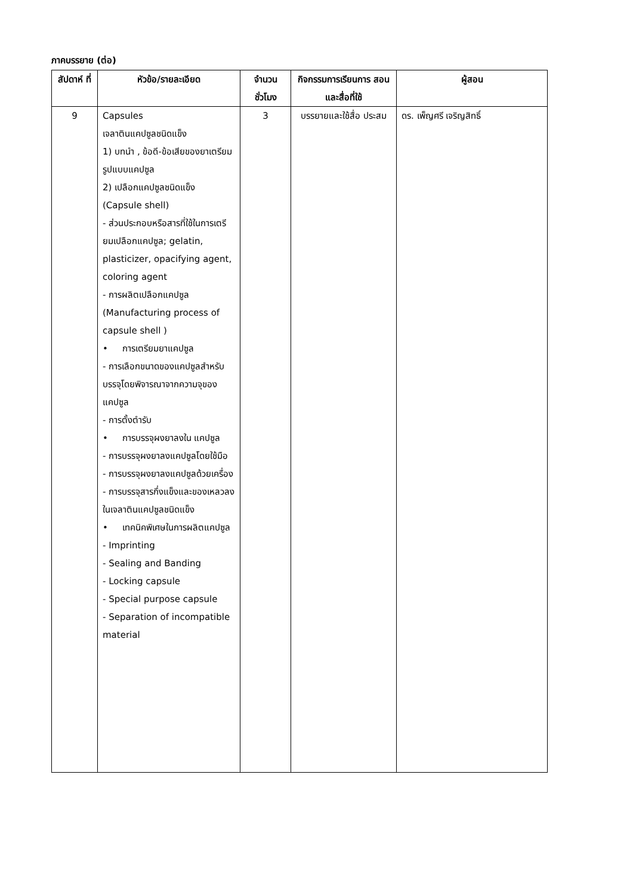ภาคบรรยาย (ต่อ)
| สัปดาห์ ที่ | หัวข้อ/รายละเอียด | จำนวน ชั่วโมง | กิจกรรมการเรียนการ สอนและสื่อที่ใช้ | ผู้สอน |
| --- | --- | --- | --- | --- |
| 9 | Capsules เจลาตินแคปซูลชนิดแข็ง 1) บทนำ , ข้อดี-ข้อเสียของยาเตรียมรูปแบบแคปซูล 2) เปลือกแคปซูลชนิดแข็ง (Capsule shell) - ส่วนประกอบหรือสารที่ใช้ในการเตรียมเปลือกแคปซูล; gelatin, plasticizer, opacifying agent, coloring agent - การผลิตเปลือกแคปซูล (Manufacturing process of capsule shell ) • การเตรียมยาแคปซูล - การเลือกขนาดของแคปซูลสำหรับบรรจุโดยพิจารณาจากความจุของแคปซูล - การตั้งตำรับ • การบรรจุผงยาลงใน แคปซูล - การบรรจุผงยาลงแคปซูลโดยใช้มือ - การบรรจุผงยาลงแคปซูลด้วยเครื่อง - การบรรจุสารกึ่งแข็งและของเหลวลงในเจลาตินแคปซูลชนิดแข็ง • เทคนิคพิเศษในการผลิตแคปซูล - Imprinting - Sealing and Banding - Locking capsule - Special purpose capsule - Separation of incompatible material | 3 | บรรยายและใช้สื่อ ประสม | ดร. เพ็ญศรี เจริญสิทธิ์ |